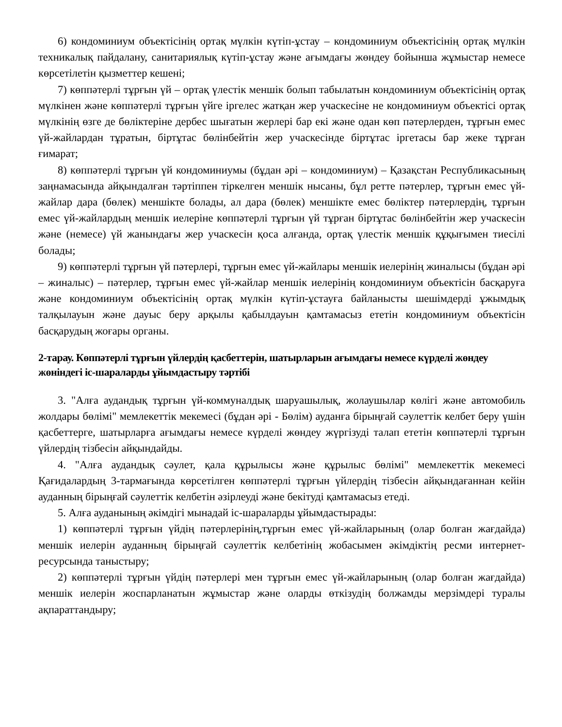6) кондоминиум объектісінің ортақ мүлкін күтіп-ұстау – кондоминиум объектісінің ортақ мүлкін техникалық пайдалану, санитариялық күтіп-ұстау және ағымдағы жөндеу бойынша жұмыстар немесе көрсетілетін қызметтер кешені;
7) көппәтерлі тұрғын үй – ортақ үлестік меншік болып табылатын кондоминиум объектісінің ортақ мүлкінен және көппәтерлі тұрғын үйге іргелес жатқан жер учаскесіне не кондоминиум объектісі ортақ мүлкінің өзге де бөліктеріне дербес шығатын жерлері бар екі және одан көп пәтерлерден, тұрғын емес үй-жайлардан тұратын, біртұтас бөлінбейтін жер учаскесінде біртұтас іргетасы бар жеке тұрған ғимарат;
8) көппәтерлі тұрғын үй кондоминиумы (бұдан әрі – кондоминиум) – Қазақстан Республикасының заңнамасында айқындалған тәртіппен тіркелген меншік нысаны, бұл ретте пәтерлер, тұрғын емес үй-жайлар дара (бөлек) меншікте болады, ал дара (бөлек) меншікте емес бөліктер пәтерлердің, тұрғын емес үй-жайлардың меншік иелеріне көппәтерлі тұрғын үй тұрған біртұтас бөлінбейтін жер учаскесін және (немесе) үй жанындағы жер учаскесін қоса алғанда, ортақ үлестік меншік құқығымен тиесілі болады;
9) көппәтерлі тұрғын үй пәтерлері, тұрғын емес үй-жайлары меншік иелерінің жиналысы (бұдан әрі – жиналыс) – пәтерлер, тұрғын емес үй-жайлар меншік иелерінің кондоминиум объектісін басқаруға және кондоминиум объектісінің ортақ мүлкін күтіп-ұстауға байланысты шешімдерді ұжымдық талқылауын және дауыс беру арқылы қабылдауын қамтамасыз ететін кондоминиум объектісін басқарудың жоғары органы.
2-тарау. Көппәтерлі тұрғын үйлердің қасбеттерін, шатырларын ағымдағы немесе күрделі жөндеу жөніндегі іс-шараларды ұйымдастыру тәртібі
3. "Алға аудандық тұрғын үй-коммуналдық шаруашылық, жолаушылар көлігі және автомобиль жолдары бөлімі" мемлекеттік мекемесі (бұдан әрі - Бөлім) ауданға бірыңғай сәулеттік келбет беру үшін қасбеттерге, шатырларға ағымдағы немесе күрделі жөндеу жүргізуді талап ететін көппәтерлі тұрғын үйлердің тізбесін айқындайды.
4. "Алға аудандық сәулет, қала құрылысы және құрылыс бөлімі" мемлекеттік мекемесі Қағидалардың 3-тармағында көрсетілген көппәтерлі тұрғын үйлердің тізбесін айқындағаннан кейін ауданның бірыңғай сәулеттік келбетін әзірлеуді және бекітуді қамтамасыз етеді.
5. Алға ауданының әкімдігі мынадай іс-шараларды ұйымдастырады:
1) көппәтерлі тұрғын үйдің пәтерлерінің,тұрғын емес үй-жайларының (олар болған жағдайда) меншік иелерін ауданның бірыңғай сәулеттік келбетінің жобасымен әкімдіктің ресми интернет-ресурсында таныстыру;
2) көппәтерлі тұрғын үйдің пәтерлері мен тұрғын емес үй-жайларының (олар болған жағдайда) меншік иелерін жоспарланатын жұмыстар және оларды өткізудің болжамды мерзімдері туралы ақпараттандыру;